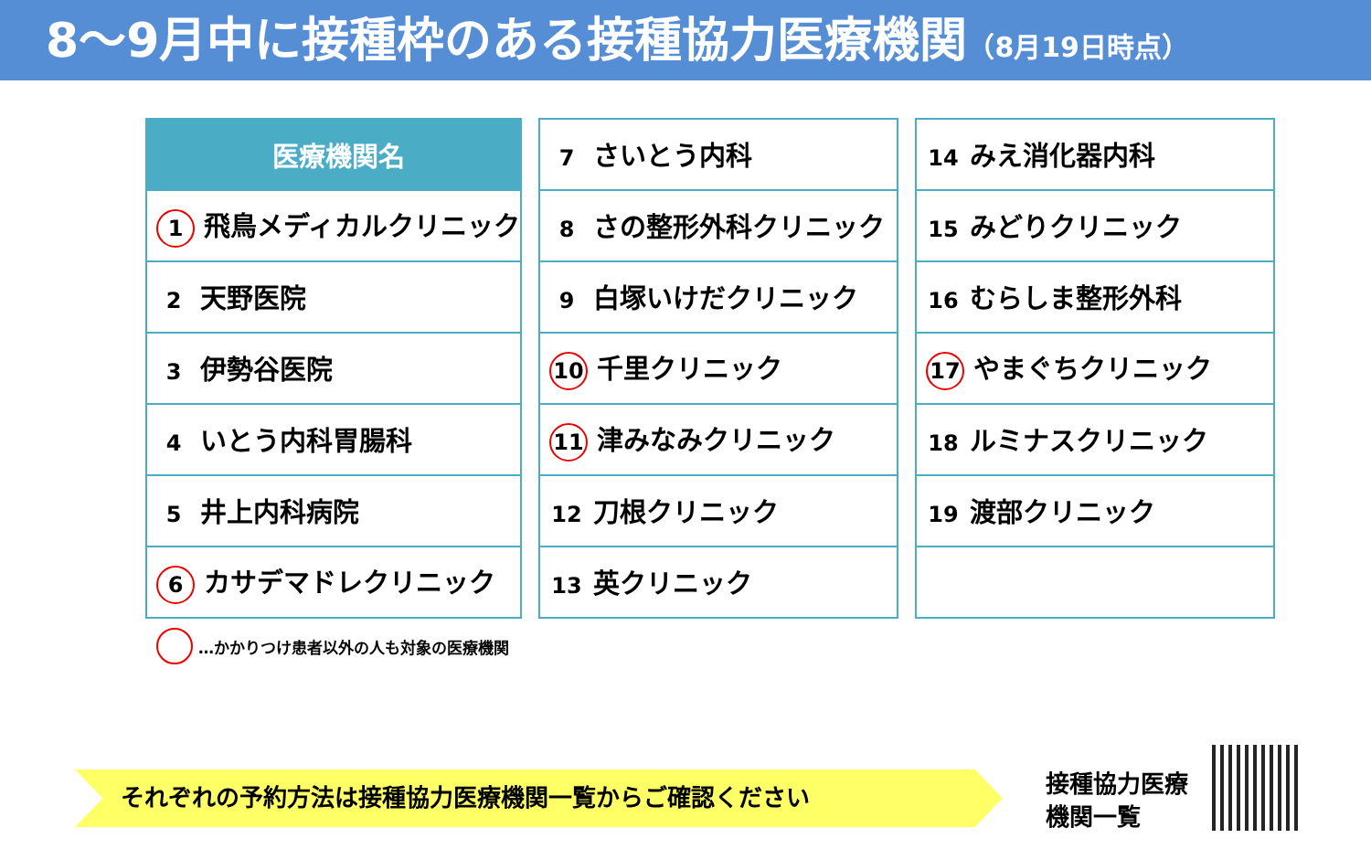8～9月中に接種枠のある接種協力医療機関（8月19日時点）
| 医療機関名 |
| --- |
| 1 飛鳥メディカルクリニック |
| 2 天野医院 |
| 3 伊勢谷医院 |
| 4 いとう内科胃腸科 |
| 5 井上内科病院 |
| 6 カサデマドレクリニック |
| 7 さいとう内科 |
| 8 さの整形外科クリニック |
| 9 白塚いけだクリニック |
| 10 千里クリニック |
| 11 津みなみクリニック |
| 12 刀根クリニック |
| 13 英クリニック |
| 14 みえ消化器内科 |
| 15 みどりクリニック |
| 16 むらしま整形外科 |
| 17 やまぐちクリニック |
| 18 ルミナスクリニック |
| 19 渡部クリニック |
…かかりつけ患者以外の人も対象の医療機関
それぞれの予約方法は接種協力医療機関一覧からご確認ください
接種協力医療
機関一覧